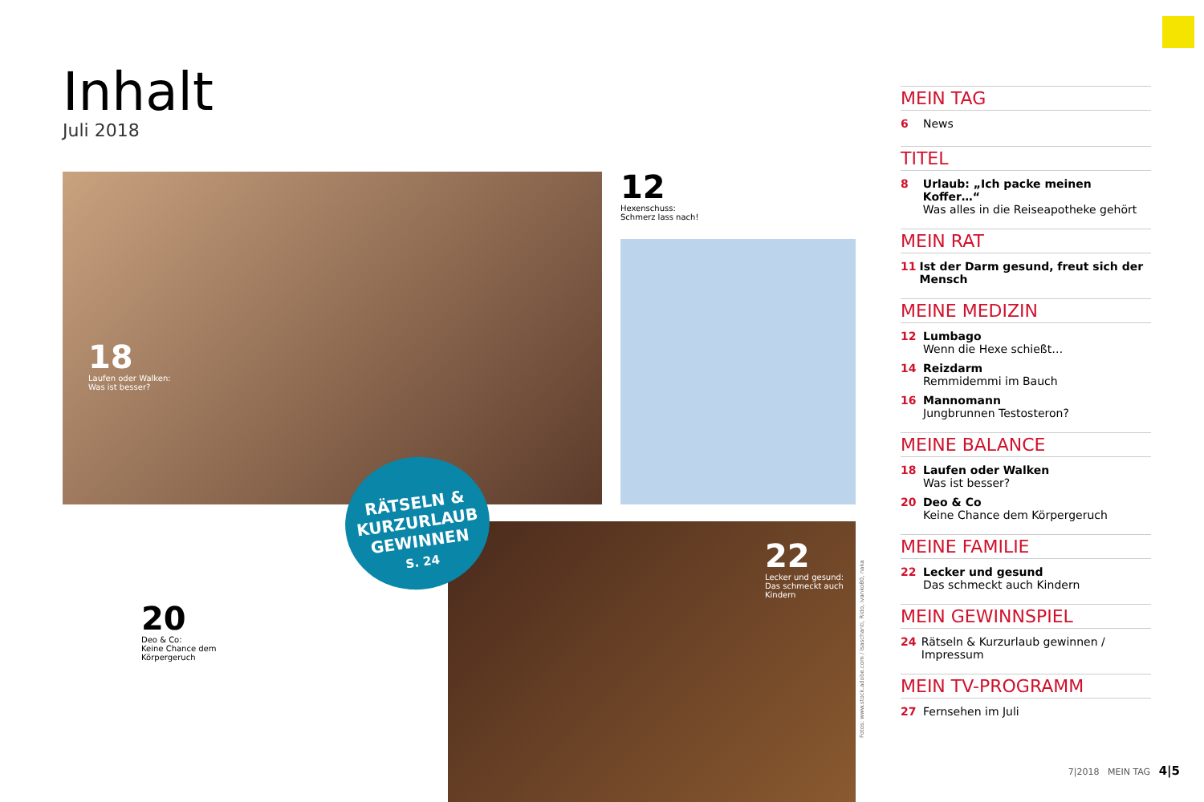Inhalt
Juli 2018
18
Laufen oder Walken:
Was ist besser?
12
Hexenschuss:
Schmerz lass nach!
20
Deo & Co:
Keine Chance dem
Körpergeruch
22
Lecker und gesund:
Das schmeckt auch
Kindern
RÄTSELN &
KURZURLAUB
GEWINNEN
S. 24
Fotos: www.stock.adobe.com / Isaschanti, Rido, ivanko80, naka
MEIN TAG
6 News
TITEL
8 Urlaub: „Ich packe meinen Koffer…“
Was alles in die Reiseapotheke gehört
MEIN RAT
11 Ist der Darm gesund, freut sich der Mensch
MEINE MEDIZIN
12 Lumbago
Wenn die Hexe schießt…
14 Reizdarm
Remmidemmi im Bauch
16 Mannomann
Jungbrunnen Testosteron?
MEINE BALANCE
18 Laufen oder Walken
Was ist besser?
20 Deo & Co
Keine Chance dem Körpergeruch
MEINE FAMILIE
22 Lecker und gesund
Das schmeckt auch Kindern
MEIN GEWINNSPIEL
24 Rätseln & Kurzurlaub gewinnen / Impressum
MEIN TV-PROGRAMM
27 Fernsehen im Juli
7|2018 MEIN TAG 4|5